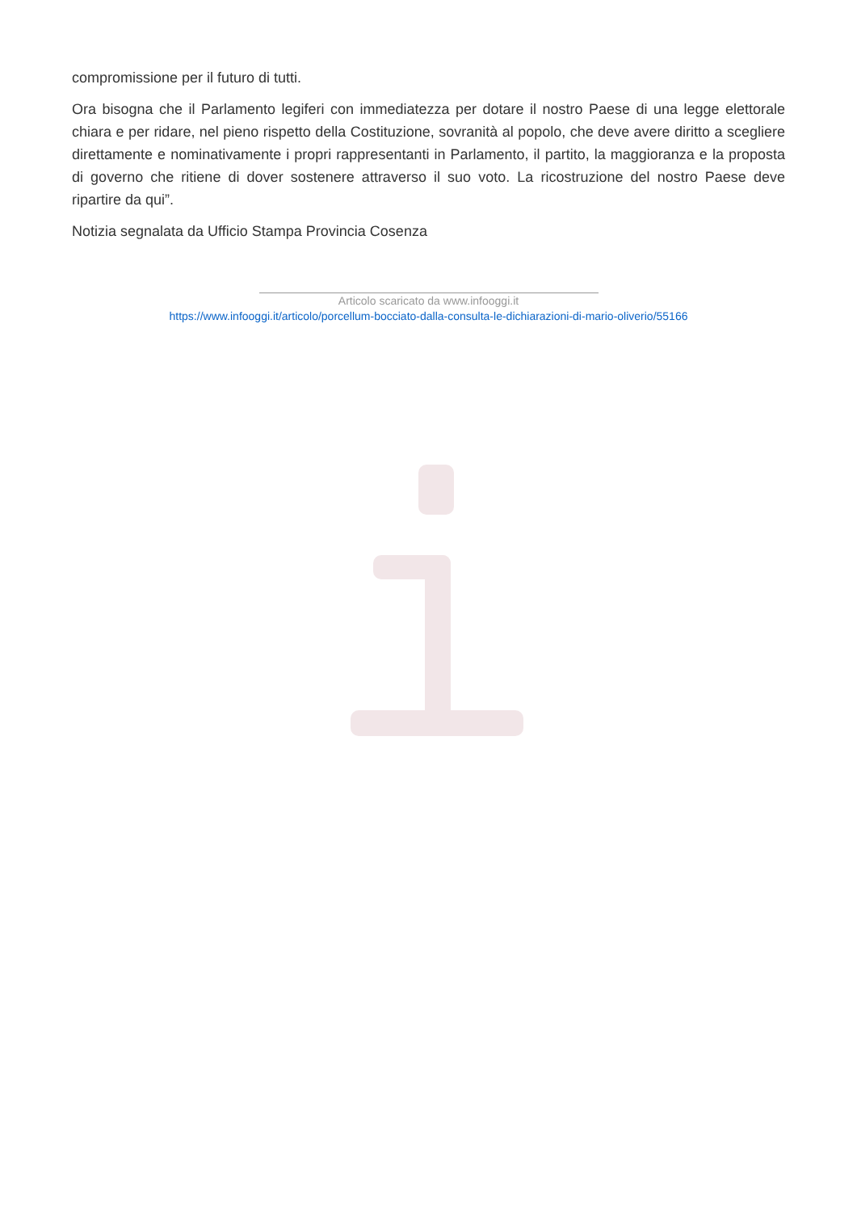compromissione per il futuro di tutti.
Ora bisogna che il Parlamento legiferi con immediatezza per dotare il nostro Paese di una legge elettorale chiara e per ridare, nel pieno rispetto della Costituzione, sovranità al popolo, che deve avere diritto a scegliere direttamente e nominativamente i propri rappresentanti in Parlamento, il partito, la maggioranza e la proposta di governo che ritiene di dover sostenere attraverso il suo voto. La ricostruzione del nostro Paese deve ripartire da qui”.
Notizia segnalata da Ufficio Stampa Provincia Cosenza
Articolo scaricato da www.infooggi.it
https://www.infooggi.it/articolo/porcellum-bocciato-dalla-consulta-le-dichiarazioni-di-mario-oliverio/55166